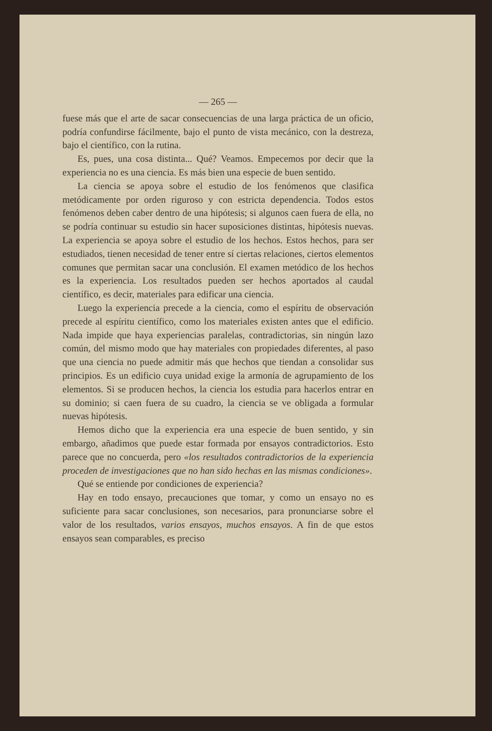— 265 —
fuese más que el arte de sacar consecuencias de una larga prácti­ca de un oficio, podría confundirse fácilmente, bajo el punto de vista mecánico, con la destreza, bajo el científico, con la rutina.
Es, pues, una cosa distinta... Qué? Veamos. Empecemos por decir que la experiencia no es una ciencia. Es más bien una especie de buen sentido.
La ciencia se apoya sobre el estudio de los fenómenos que cla­sifica metódicamente por orden riguroso y con estricta dependen­cia. Todos estos fenómenos deben caber dentro de una hipótesis; si algunos caen fuera de ella, no se podría continuar su estudio sin hacer suposiciones distintas, hipótesis nuevas. La experiencia se apoya sobre el estudio de los hechos. Estos hechos, para ser estu­diados, tienen necesidad de tener entre sí ciertas relaciones, cier­tos elementos comunes que permitan sacar una conclusión. El exa­men metódico de los hechos es la experiencia. Los resultados pueden ser hechos aportados al caudal científico, es decir, materia­les para edificar una ciencia.
Luego la experiencia precede a la ciencia, como el espíritu de observación precede al espíritu científico, como los materiales existen antes que el edificio. Nada impide que haya experiencias paralelas, contradictorias, sin ningún lazo común, del mismo modo que hay materiales con propiedades diferentes, al paso que una ciencia no puede admitir más que hechos que tiendan a consolidar sus principios. Es un edificio cuya unidad exige la armonía de agrupamiento de los elementos. Si se producen hechos, la ciencia los estudia para hacerlos entrar en su dominio; si caen fuera de su cuadro, la ciencia se ve obligada a formular nuevas hipótesis.
Hemos dicho que la experiencia era una especie de buen senti­do, y sin embargo, añadimos que puede estar formada por ensayos contradictorios. Esto parece que no concuerda, pero «los resulta­dos contradictorios de la experiencia proceden de investigacio­nes que no han sido hechas en las mismas condiciones».
Qué se entiende por condiciones de experiencia?
Hay en todo ensayo, precauciones que tomar, y como un ensayo no es suficiente para sacar conclusiones, son necesarios, para pro­nunciarse sobre el valor de los resultados, varios ensayos, muchos ensayos. A fin de que estos ensayos sean comparables, es preciso